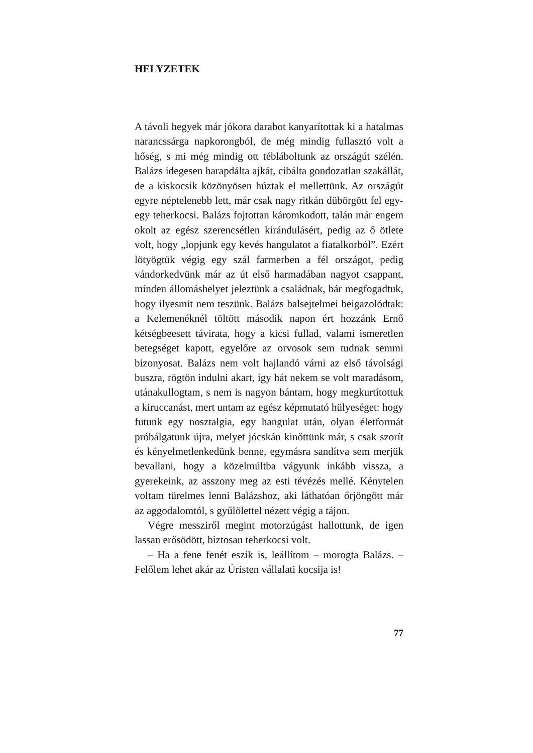HELYZETEK
A távoli hegyek már jókora darabot kanyarítottak ki a hatalmas narancssárga napkorongból, de még mindig fullasztó volt a hőség, s mi még mindig ott téblábol­tunk az országút szélén. Balázs idegesen harapdálta ajkát, cibálta gondozatlan szakállát, de a kiskocsik kö­zönyösen húztak el mellettünk. Az országút egyre nép­telenebb lett, már csak nagy ritkán dübörgött fel egy-egy teherkocsi. Balázs fojtottan káromkodott, talán már engem okolt az egész szerencsétlen kirándulásért, pe­dig az ő ötlete volt, hogy „lopjunk egy kevés hangu­latot a fiatalkorból”. Ezért lötyögtük végig egy szál farmerben a fél országot, pedig vándorkedvünk már az út első harmadában nagyot csappant, minden állomás­helyet jeleztünk a családnak, bár megfogadtuk, hogy ilyesmit nem teszünk. Balázs balsejtelmei beigazolód­tak: a Kelemenéknél töltött második napon ért hoz­zánk Ernő kétségbeesett távirata, hogy a kicsi fullad, valami ismeretlen betegséget kapott, egyelőre az or­vosok sem tudnak semmi bizonyosat. Balázs nem volt hajlandó várni az első távolsági buszra, rögtön indulni akart, így hát nekem se volt maradásom, utánakullog­tam, s nem is nagyon bántam, hogy megkurtítottuk a kiruccanást, mert untam az egész képmutató hülyesé­get: hogy futunk egy nosztalgia, egy hangulat után, olyan életformát próbálgatunk újra, melyet jócskán kinőttünk már, s csak szorít és kényelmetlenkedünk benne, egymásra sandítva sem merjük bevallani, hogy a közelmúltba vágyunk inkább vissza, a gyerekeink, az asszony meg az esti tévézés mellé. Kénytelen voltam türelmes lenni Balázshoz, aki láthatóan őrjöngött már az aggodalomtól, s gyűlölettel nézett végig a tájon.
Végre messziről megint motorzúgást hallottunk, de igen lassan erősödött, biztosan teherkocsi volt.
– Ha a fene fenét eszik is, leállítom – morogta Balázs. – Felőlem lehet akár az Úristen vállalati ko­csija is!
77